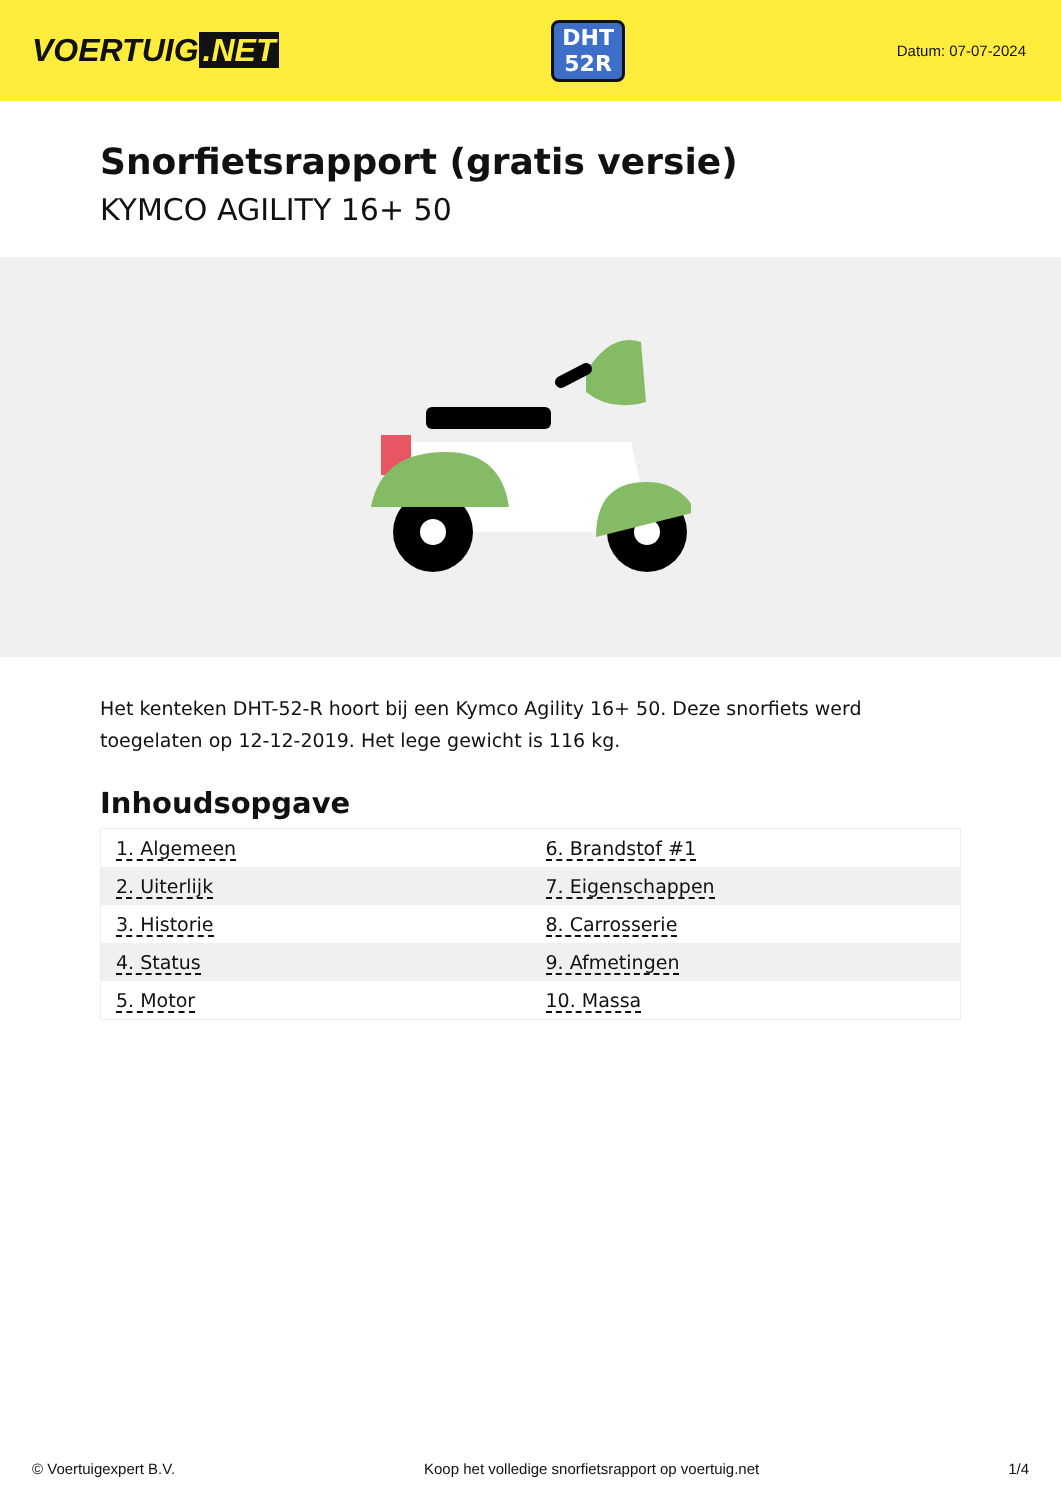VOERTUIG.NET
DHT
52R
Datum: 07-07-2024
Snorfietsrapport (gratis versie)
KYMCO AGILITY 16+ 50
Het kenteken DHT-52-R hoort bij een Kymco Agility 16+ 50. Deze snorfiets werd toegelaten op 12-12-2019. Het lege gewicht is 116 kg.
Inhoudsopgave
| 1. Algemeen | 6. Brandstof #1 |
| 2. Uiterlijk | 7. Eigenschappen |
| 3. Historie | 8. Carrosserie |
| 4. Status | 9. Afmetingen |
| 5. Motor | 10. Massa |
© Voertuigexpert B.V. Koop het volledige snorfietsrapport op voertuig.net 1/4